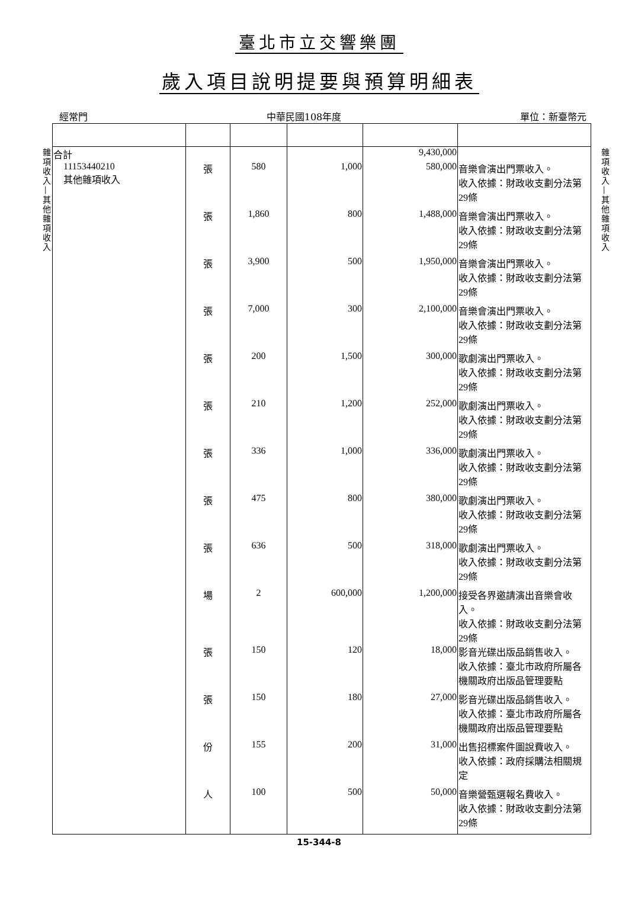臺北市立交響樂團
歲入項目說明提要與預算明細表
經常門 中華民國108年度 單位：新臺幣元
雜項收入—其他雜項收入
| 合計 | | | | 9,430,000 | |
| 11153440210 其他雜項收入 | 張 | 580 | 1,000 | 580,000 | 音樂會演出門票收入。 收入依據：財政收支劃分法第29條 |
| | 張 | 1,860 | 800 | 1,488,000 | 音樂會演出門票收入。 收入依據：財政收支劃分法第29條 |
| | 張 | 3,900 | 500 | 1,950,000 | 音樂會演出門票收入。 收入依據：財政收支劃分法第29條 |
| | 張 | 7,000 | 300 | 2,100,000 | 音樂會演出門票收入。 收入依據：財政收支劃分法第29條 |
| | 張 | 200 | 1,500 | 300,000 | 歌劇演出門票收入。 收入依據：財政收支劃分法第29條 |
| | 張 | 210 | 1,200 | 252,000 | 歌劇演出門票收入。 收入依據：財政收支劃分法第29條 |
| | 張 | 336 | 1,000 | 336,000 | 歌劇演出門票收入。 收入依據：財政收支劃分法第29條 |
| | 張 | 475 | 800 | 380,000 | 歌劇演出門票收入。 收入依據：財政收支劃分法第29條 |
| | 張 | 636 | 500 | 318,000 | 歌劇演出門票收入。 收入依據：財政收支劃分法第29條 |
| | 場 | 2 | 600,000 | 1,200,000 | 接受各界邀請演出音樂會收入。 收入依據：財政收支劃分法第29條 |
| | 張 | 150 | 120 | 18,000 | 影音光碟出版品銷售收入。 收入依據：臺北市政府所屬各機關政府出版品管理要點 |
| | 張 | 150 | 180 | 27,000 | 影音光碟出版品銷售收入。 收入依據：臺北市政府所屬各機關政府出版品管理要點 |
| | 份 | 155 | 200 | 31,000 | 出售招標案件圖說費收入。 收入依據：政府採購法相關規定 |
| | 人 | 100 | 500 | 50,000 | 音樂營甄選報名費收入。 收入依據：財政收支劃分法第29條 |
雜項收入—其他雜項收入
15-344-8